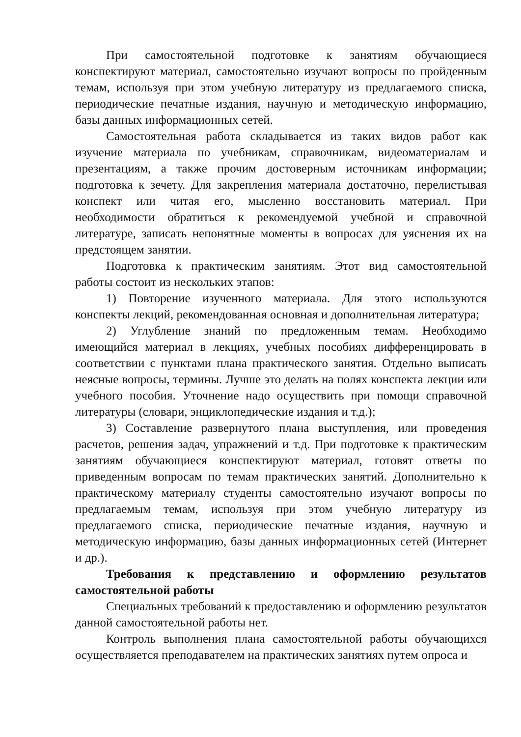При самостоятельной подготовке к занятиям обучающиеся конспектируют материал, самостоятельно изучают вопросы по пройденным темам, используя при этом учебную литературу из предлагаемого списка, периодические печатные издания, научную и методическую информацию, базы данных информационных сетей.
Самостоятельная работа складывается из таких видов работ как изучение материала по учебникам, справочникам, видеоматериалам и презентациям, а также прочим достоверным источникам информации; подготовка к зечету. Для закрепления материала достаточно, перелистывая конспект или читая его, мысленно восстановить материал. При необходимости обратиться к рекомендуемой учебной и справочной литературе, записать непонятные моменты в вопросах для уяснения их на предстоящем занятии.
Подготовка к практическим занятиям. Этот вид самостоятельной работы состоит из нескольких этапов:
1) Повторение изученного материала. Для этого используются конспекты лекций, рекомендованная основная и дополнительная литература;
2) Углубление знаний по предложенным темам. Необходимо имеющийся материал в лекциях, учебных пособиях дифференцировать в соответствии с пунктами плана практического занятия. Отдельно выписать неясные вопросы, термины. Лучше это делать на полях конспекта лекции или учебного пособия. Уточнение надо осуществить при помощи справочной литературы (словари, энциклопедические издания и т.д.);
3) Составление развернутого плана выступления, или проведения расчетов, решения задач, упражнений и т.д. При подготовке к практическим занятиям обучающиеся конспектируют материал, готовят ответы по приведенным вопросам по темам практических занятий. Дополнительно к практическому материалу студенты самостоятельно изучают вопросы по предлагаемым темам, используя при этом учебную литературу из предлагаемого списка, периодические печатные издания, научную и методическую информацию, базы данных информационных сетей (Интернет и др.).
Требования к представлению и оформлению результатов самостоятельной работы
Специальных требований к предоставлению и оформлению результатов данной самостоятельной работы нет.
Контроль выполнения плана самостоятельной работы обучающихся осуществляется преподавателем на практических занятиях путем опроса и